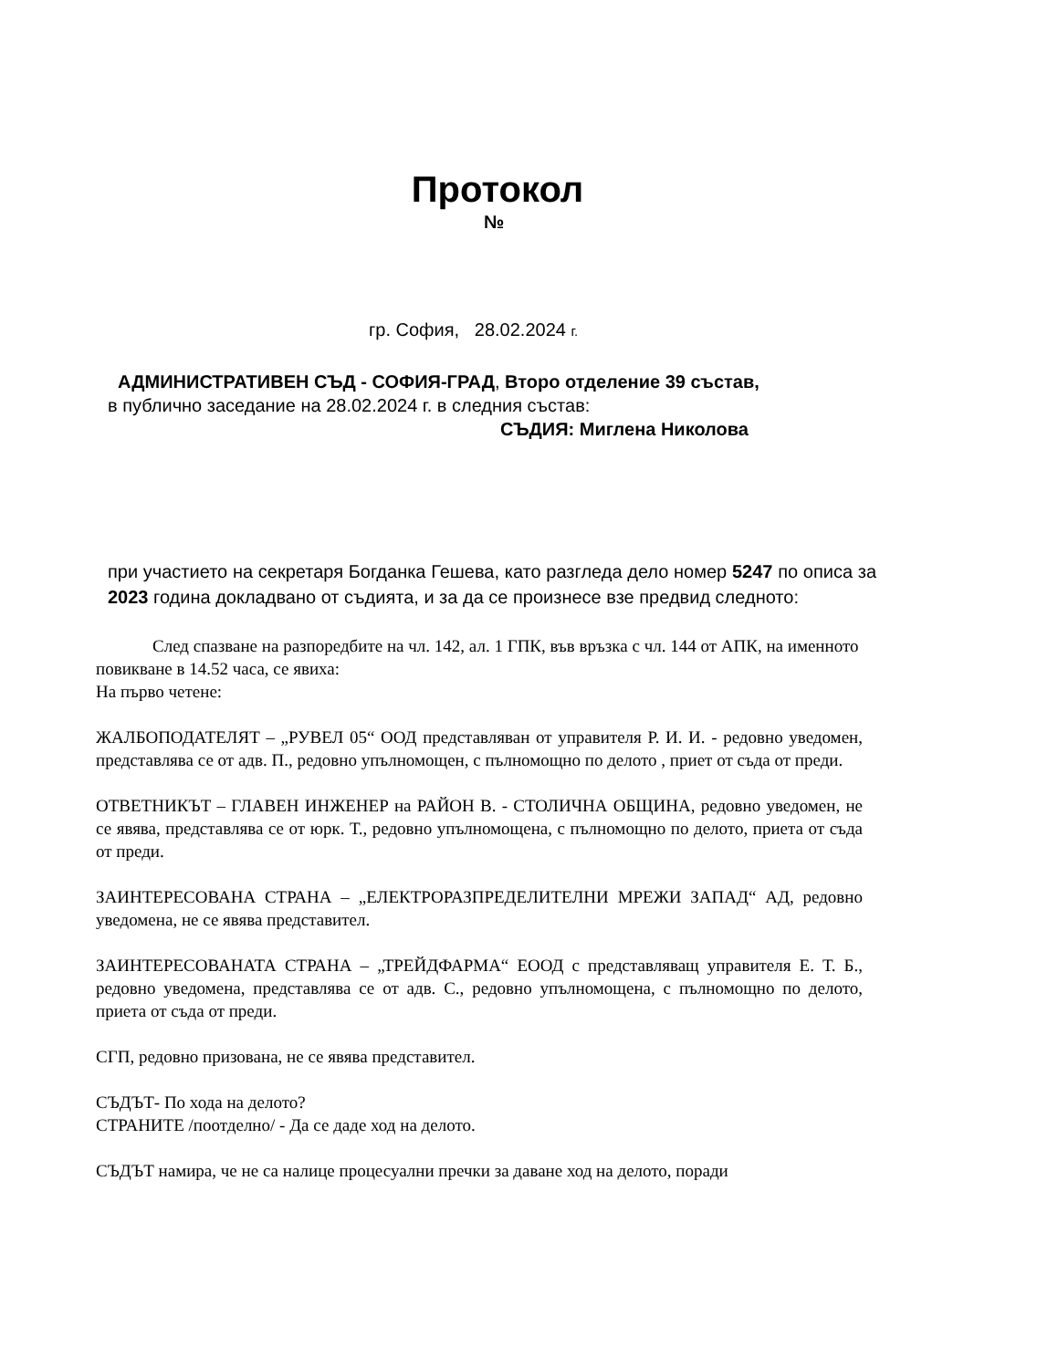Протокол
№
гр. София, 28.02.2024 г.
АДМИНИСТРАТИВЕН СЪД - СОФИЯ-ГРАД, Второ отделение 39 състав,
в публично заседание на 28.02.2024 г. в следния състав:
СЪДИЯ: Миглена Николова
при участието на секретаря Богданка Гешева, като разгледа дело номер 5247 по описа за 2023 година докладвано от съдията, и за да се произнесе взе предвид следното:
След спазване на разпоредбите на чл. 142, ал. 1 ГПК, във връзка с чл. 144 от АПК, на именното повикване в 14.52 часа, се явиха:
На първо четене:
ЖАЛБОПОДАТЕЛЯТ – „РУВЕЛ 05“ ООД представляван от управителя Р. И. И. - редовно уведомен, представлява се от адв. П., редовно упълномощен, с пълномощно по делото , приет от съда от преди.
ОТВЕТНИКЪТ – ГЛАВЕН ИНЖЕНЕР на РАЙОН В. - СТОЛИЧНА ОБЩИНА, редовно уведомен, не се явява, представлява се от юрк. Т., редовно упълномощена, с пълномощно по делото, приета от съда от преди.
ЗАИНТЕРЕСОВАНА СТРАНА – „ЕЛЕКТРОРАЗПРЕДЕЛИТЕЛНИ МРЕЖИ ЗАПАД“ АД, редовно уведомена, не се явява представител.
ЗАИНТЕРЕСОВАНАТА СТРАНА – „ТРЕЙДФАРМА“ ЕООД с представляващ управителя Е. Т. Б., редовно уведомена, представлява се от адв. С., редовно упълномощена, с пълномощно по делото, приета от съда от преди.
СГП, редовно призована, не се явява представител.
СЪДЪТ- По хода на делото?
СТРАНИТЕ /поотделно/ - Да се даде ход на делото.
СЪДЪТ намира, че не са налице процесуални пречки за даване ход на делото, поради